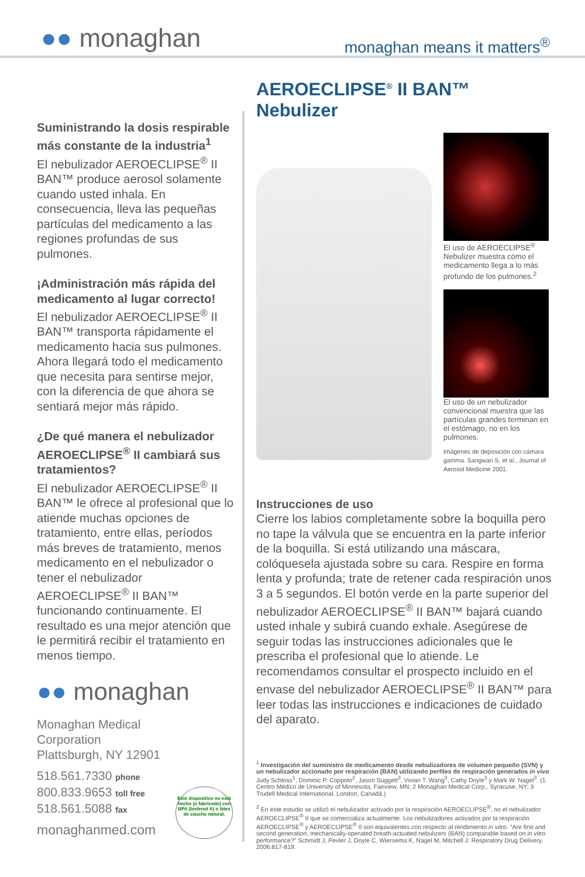●● monaghan monaghan means it matters<sup>®</sup>
Suministrando la dosis respirable más constante de la industria<sup>1</sup>
El nebulizador AEROECLIPSE<sup>®</sup> II BAN™ produce aerosol solamente cuando usted inhala. En consecuencia, lleva las pequeñas partículas del medicamento a las regiones profundas de sus pulmones.
¡Administración más rápida del medicamento al lugar correcto!
El nebulizador AEROECLIPSE<sup>®</sup> II BAN™ transporta rápidamente el medicamento hacia sus pulmones. Ahora llegará todo el medicamento que necesita para sentirse mejor, con la diferencia de que ahora se sentiará mejor más rápido.
¿De qué manera el nebulizador AEROECLIPSE<sup>®</sup> II cambiará sus tratamientos?
El nebulizador AEROECLIPSE<sup>®</sup> II BAN™ le ofrece al profesional que lo atiende muchas opciones de tratamiento, entre ellas, períodos más breves de tratamiento, menos medicamento en el nebulizador o tener el nebulizador AEROECLIPSE<sup>®</sup> II BAN™ funcionando continuamente. El resultado es una mejor atención que le permitirá recibir el tratamiento en menos tiempo.
●● monaghan
Monaghan Medical
Corporation
Plattsburgh, NY 12901
518.561.7330 phone
800.833.9653 toll free
518.561.5088 fax
monaghanmed.com
Este dispositivo no está hecho (o fabricado) con BPA (bisfenol A) o látex de caucho natural.
AEROECLIPSE<sup>®</sup> II BAN™ Nebulizer
El uso de AEROECLIPSE<sup>®</sup> Nebulizer muestra cómo el medicamento llega a lo más profundo de los pulmones.<sup>2</sup>
El uso de un nebulizador convencional muestra que las partículas grandes terminan en el estómago, no en los pulmones.
Imágenes de deposición con cámara gamma. Sangwan S, et al., Journal of Aerosol Medicine 2001.
Instrucciones de uso
Cierre los labios completamente sobre la boquilla pero no tape la válvula que se encuentra en la parte inferior de la boquilla. Si está utilizando una máscara, colóquesela ajustada sobre su cara. Respire en forma lenta y profunda; trate de retener cada respiración unos 3 a 5 segundos. El botón verde en la parte superior del nebulizador AEROECLIPSE<sup>®</sup> II BAN™ bajará cuando usted inhale y subirá cuando exhale. Asegúrese de seguir todas las instrucciones adicionales que le prescriba el profesional que lo atiende. Le recomendamos consultar el prospecto incluido en el envase del nebulizador AEROECLIPSE<sup>®</sup> II BAN™ para leer todas las instrucciones e indicaciones de cuidado del aparato.
<sup>1</sup> Investigación del suministro de medicamento desde nebulizadores de volumen pequeño (SVN) y un nebulizador accionado por respiración (BAN) utilizando perfiles de respiración generados in vivo
Judy Schloss<sup>1</sup>, Dominic P. Coppolo<sup>2</sup>, Jason Suggett<sup>3</sup>, Vivian T. Wang<sup>3</sup>, Cathy Doyle<sup>3</sup> y Mark W. Nagel<sup>3</sup>. (1 Centro Médico de University of Minnesota, Fairview, MN; 2 Monaghan Medical Corp., Syracuse, NY; 3 Trudell Medical International, London, Canadá.)
<sup>2</sup> En este estudio se utilizó el nebulizador activado por la respiración AEROECLIPSE<sup>®</sup>, no el nebulizador AEROECLIPSE<sup>®</sup> II que se comercializa actualmente. Los nebulizadores activados por la respiración AEROECLIPSE<sup>®</sup> y AEROECLIPSE<sup>®</sup> II son equivalentes con respecto al rendimiento in vitro. "Are first and second generation, mechanically-operated breath-actuated nebulizers (BAN) comparable based on in vitro performance?" Schmidt J, Pevler J, Doyle C, Wiersema K, Nagel M, Mitchell J. Respiratory Drug Delivery, 2006:817-819.